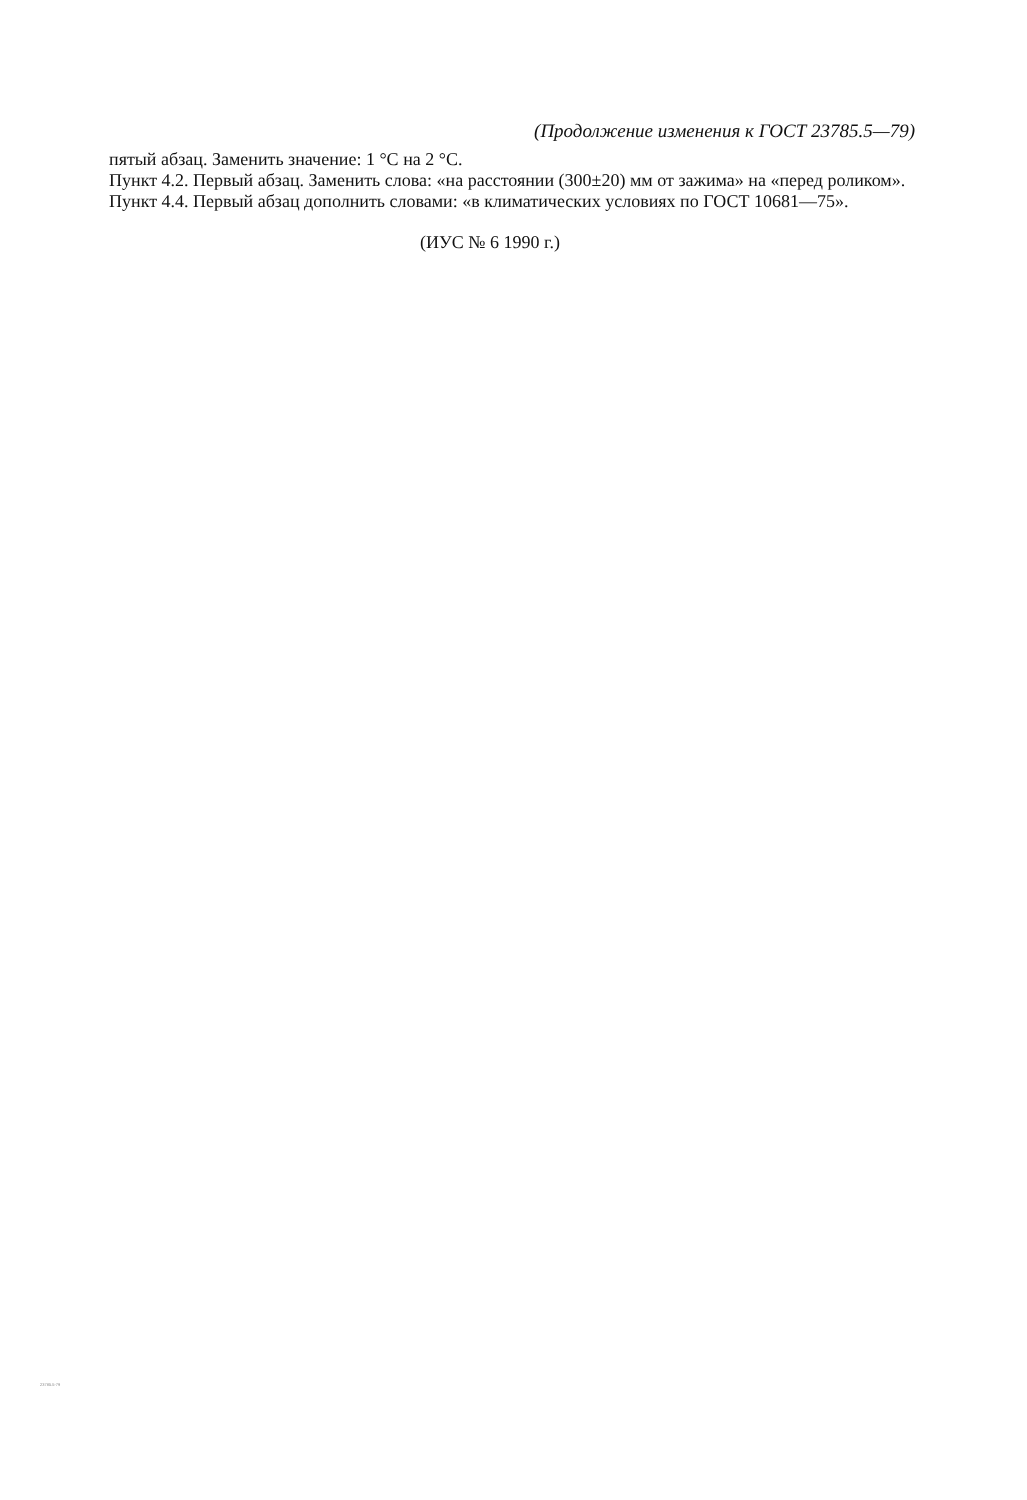(Продолжение изменения к ГОСТ 23785.5—79)
пятый абзац. Заменить значение: 1 °С на 2 °С.
Пункт 4.2. Первый абзац. Заменить слова: «на расстоянии (300±20) мм от зажима» на «перед роликом».
Пункт 4.4. Первый абзац дополнить словами: «в климатических условиях по ГОСТ 10681—75».
(ИУС № 6 1990 г.)
23785.5-79